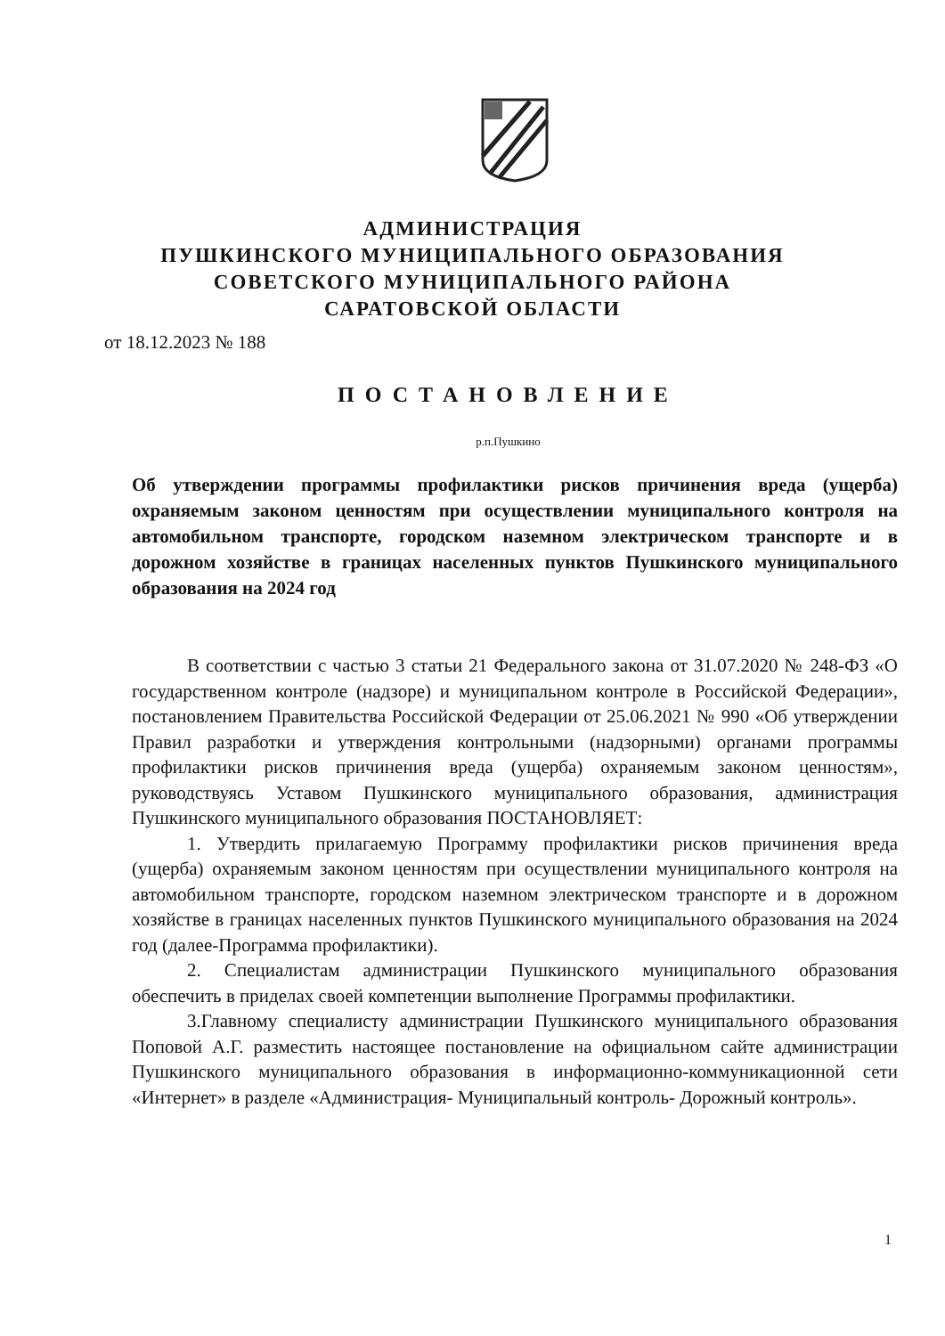АДМИНИСТРАЦИЯ
ПУШКИНСКОГО МУНИЦИПАЛЬНОГО ОБРАЗОВАНИЯ
СОВЕТСКОГО МУНИЦИПАЛЬНОГО РАЙОНА
САРАТОВСКОЙ ОБЛАСТИ
от 18.12.2023 № 188
ПОСТАНОВЛЕНИЕ
р.п.Пушкино
Об утверждении программы профилактики рисков причинения вреда (ущерба) охраняемым законом ценностям при осуществлении муниципального контроля на автомобильном транспорте, городском наземном электрическом транспорте и в дорожном хозяйстве в границах населенных пунктов Пушкинского муниципального образования на 2024 год
В соответствии с частью 3 статьи 21 Федерального закона от 31.07.2020 № 248-ФЗ «О государственном контроле (надзоре) и муниципальном контроле в Российской Федерации», постановлением Правительства Российской Федерации от 25.06.2021 № 990 «Об утверждении Правил разработки и утверждения контрольными (надзорными) органами программы профилактики рисков причинения вреда (ущерба) охраняемым законом ценностям», руководствуясь Уставом Пушкинского муниципального образования, администрация Пушкинского муниципального образования ПОСТАНОВЛЯЕТ:
1. Утвердить прилагаемую Программу профилактики рисков причинения вреда (ущерба) охраняемым законом ценностям при осуществлении муниципального контроля на автомобильном транспорте, городском наземном электрическом транспорте и в дорожном хозяйстве в границах населенных пунктов Пушкинского муниципального образования на 2024 год (далее-Программа профилактики).
2. Специалистам администрации Пушкинского муниципального образования обеспечить в приделах своей компетенции выполнение Программы профилактики.
3.Главному специалисту администрации Пушкинского муниципального образования Поповой А.Г. разместить настоящее постановление на официальном сайте администрации Пушкинского муниципального образования в информационно-коммуникационной сети «Интернет» в разделе «Администрация- Муниципальный контроль- Дорожный контроль».
1